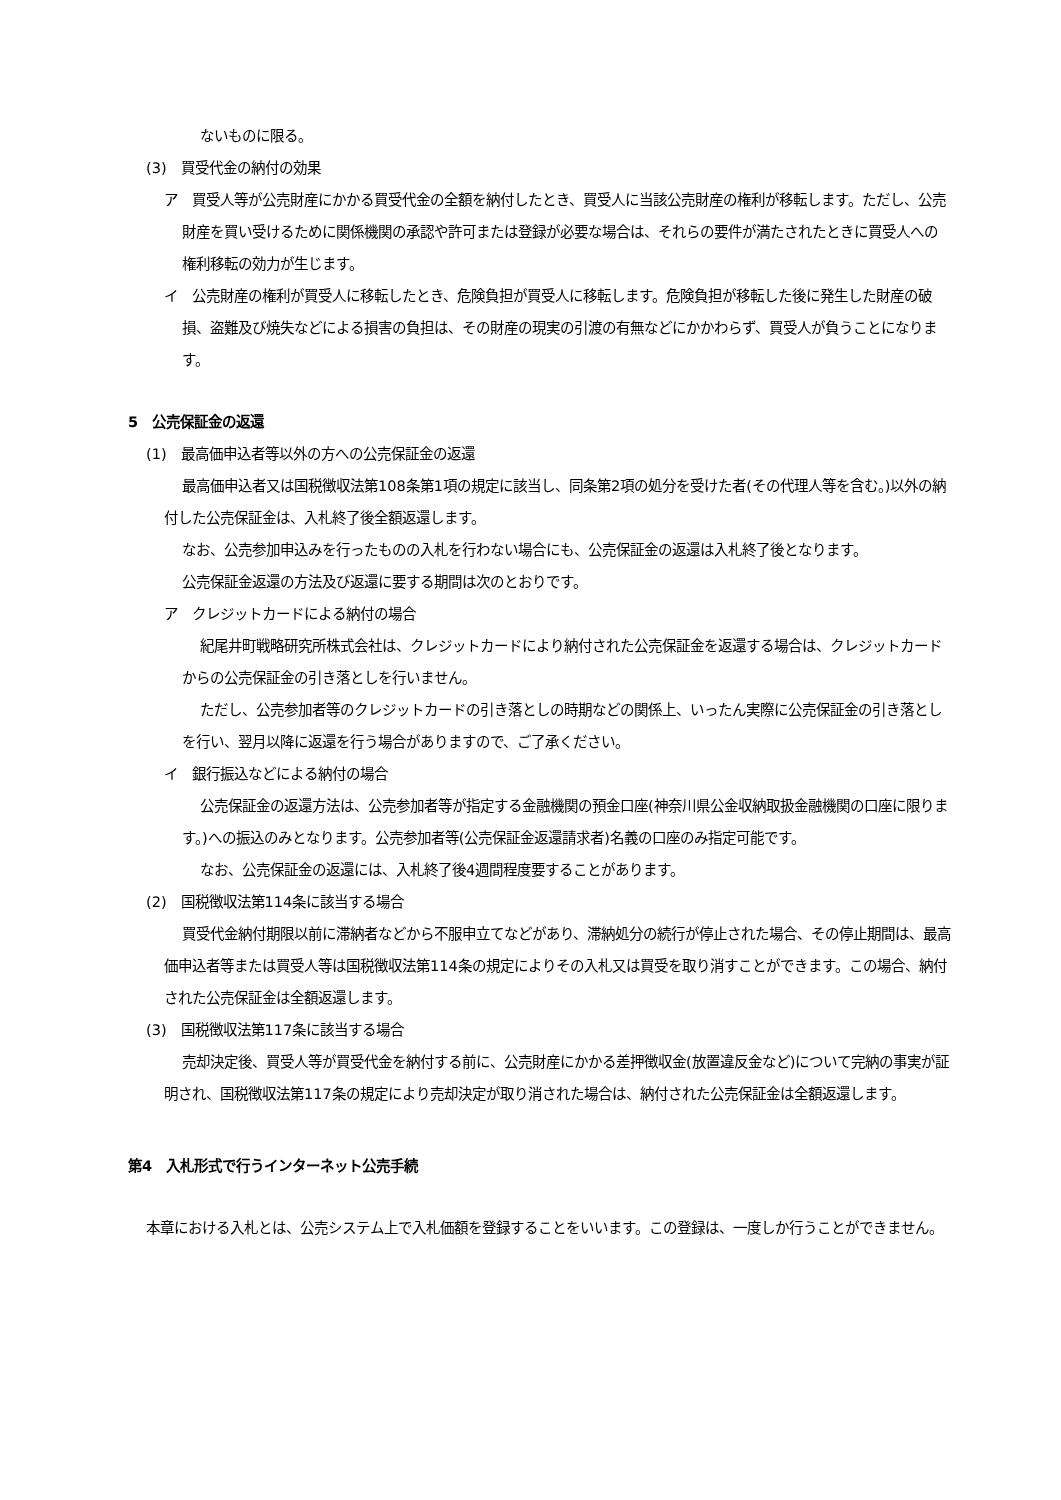ないものに限る。
(3)　買受代金の納付の効果
ア　買受人等が公売財産にかかる買受代金の全額を納付したとき、買受人に当該公売財産の権利が移転します。ただし、公売財産を買い受けるために関係機関の承認や許可または登録が必要な場合は、それらの要件が満たされたときに買受人への権利移転の効力が生じます。
イ　公売財産の権利が買受人に移転したとき、危険負担が買受人に移転します。危険負担が移転した後に発生した財産の破損、盗難及び焼失などによる損害の負担は、その財産の現実の引渡の有無などにかかわらず、買受人が負うことになります。
5　公売保証金の返還
(1)　最高価申込者等以外の方への公売保証金の返還
最高価申込者又は国税徴収法第108条第1項の規定に該当し、同条第2項の処分を受けた者(その代理人等を含む。)以外の納付した公売保証金は、入札終了後全額返還します。
なお、公売参加申込みを行ったものの入札を行わない場合にも、公売保証金の返還は入札終了後となります。
公売保証金返還の方法及び返還に要する期間は次のとおりです。
ア　クレジットカードによる納付の場合
紀尾井町戦略研究所株式会社は、クレジットカードにより納付された公売保証金を返還する場合は、クレジットカードからの公売保証金の引き落としを行いません。
ただし、公売参加者等のクレジットカードの引き落としの時期などの関係上、いったん実際に公売保証金の引き落としを行い、翌月以降に返還を行う場合がありますので、ご了承ください。
イ　銀行振込などによる納付の場合
公売保証金の返還方法は、公売参加者等が指定する金融機関の預金口座(神奈川県公金収納取扱金融機関の口座に限ります。)への振込のみとなります。公売参加者等(公売保証金返還請求者)名義の口座のみ指定可能です。
なお、公売保証金の返還には、入札終了後4週間程度要することがあります。
(2)　国税徴収法第114条に該当する場合
買受代金納付期限以前に滞納者などから不服申立てなどがあり、滞納処分の続行が停止された場合、その停止期間は、最高価申込者等または買受人等は国税徴収法第114条の規定によりその入札又は買受を取り消すことができます。この場合、納付された公売保証金は全額返還します。
(3)　国税徴収法第117条に該当する場合
売却決定後、買受人等が買受代金を納付する前に、公売財産にかかる差押徴収金(放置違反金など)について完納の事実が証明され、国税徴収法第117条の規定により売却決定が取り消された場合は、納付された公売保証金は全額返還します。
第4　入札形式で行うインターネット公売手続
本章における入札とは、公売システム上で入札価額を登録することをいいます。この登録は、一度しか行うことができません。